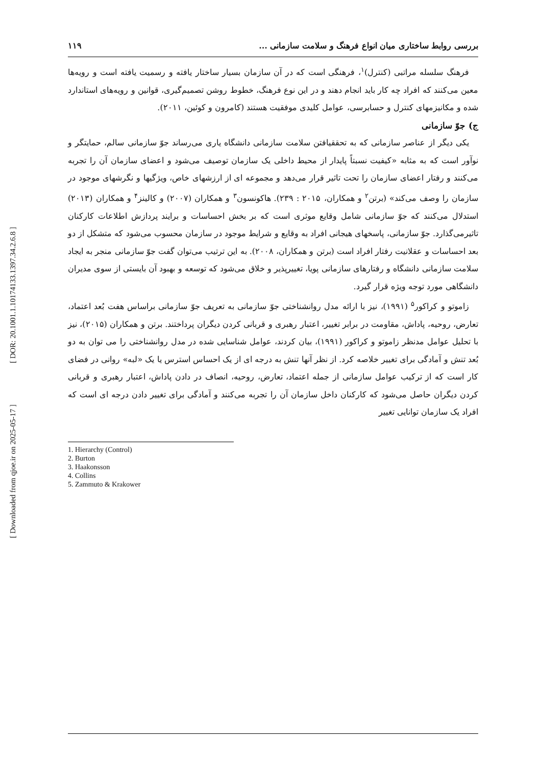[ DOR: 20.1001.1.10174133.1397.34.2.6.8 ]
[ Downloaded from qjoe.ir on 2025-05-17 ]
۱۱۹ بررسی روابط ساختاری میان انواع فرهنگ و سلامت سازمانی ...
فرهنگ سلسله مراتبی (کنترل)<sup>۱</sup>، فرهنگی است که در آن سازمان بسیار ساختار یافته و رسمیت یافته است و رویه‌ها معین می‌کنند که افراد چه کار باید انجام دهند و در این نوع فرهنگ، خطوط روشن تصمیم‌گیری، قوانین و رویه‌های استاندارد شده و مکانیزمهای کنترل و حسابرسی، عوامل کلیدی موفقیت هستند (کامرون و کوئین، ۲۰۱۱).
ج) جوّ سازمانی
یکی دیگر از عناصر سازمانی که به تحققیافتن سلامت سازمانی دانشگاه یاری می‌رساند جوّ سازمانی سالم، حمایتگر و نوآور است که به مثابه «کیفیت نسبتاً پایدار از محیط داخلی یک سازمان توصیف می‌شود و اعضای سازمان آن را تجربه می‌کنند و رفتار اعضای سازمان را تحت تاثیر قرار می‌دهد و مجموعه ای از ارزشهای خاص، ویژگیها و نگرشهای موجود در سازمان را وصف می‌کند» (برتن<sup>۲</sup> و همکاران، ۲۰۱۵ : ۲۳۹). هاکونسون<sup>۳</sup> و همکاران (۲۰۰۷) و کالینز<sup>۴</sup> و همکاران (۲۰۱۳) استدلال می‌کنند که جوّ سازمانی شامل وقایع موثری است که بر بخش احساسات و برایند پردازش اطلاعات کارکنان تاثیرمی‌گذارد. جوّ سازمانی، پاسخهای هیجانی افراد به وقایع و شرایط موجود در سازمان محسوب می‌شود که متشکل از دو بعد احساسات و عقلانیت رفتار افراد است (برتن و همکاران، ۲۰۰۸). به این ترتیب می‌توان گفت جوّ سازمانی منجر به ایجاد سلامت سازمانی دانشگاه و رفتارهای سازمانی پویا، تغییرپذیر و خلاق می‌شود که توسعه و بهبود آن بایستی از سوی مدیران دانشگاهی مورد توجه ویژه قرار گیرد.
زاموتو و کراکور<sup>۵</sup> (۱۹۹۱)، نیز با ارائه مدل روانشناختی جوّ سازمانی به تعریف جوّ سازمانی براساس هفت بُعد اعتماد، تعارض، روحیه، پاداش، مقاومت در برابر تغییر، اعتبار رهبری و قربانی کردن دیگران پرداختند. برتن و همکاران (۲۰۱۵)، نیز با تحلیل عوامل مدنظر زاموتو و کراکور (۱۹۹۱)، بیان کردند، عوامل شناسایی شده در مدل روانشناختی را می توان به دو بُعد تنش و آمادگی برای تغییر خلاصه کرد. از نظر آنها تنش به درجه ای از یک احساس استرس یا یک «لبه» روانی در فضای کار است که از ترکیب عوامل سازمانی از جمله اعتماد، تعارض، روحیه، انصاف در دادن پاداش، اعتبار رهبری و قربانی کردن دیگران حاصل می‌شود که کارکنان داخل سازمان آن را تجربه می‌کنند و آمادگی برای تغییر دادن درجه ای است که افراد یک سازمان توانایی تغییر
1. Hierarchy (Control)
2. Burton
3. Haakonsson
4. Collins
5. Zammuto & Krakower